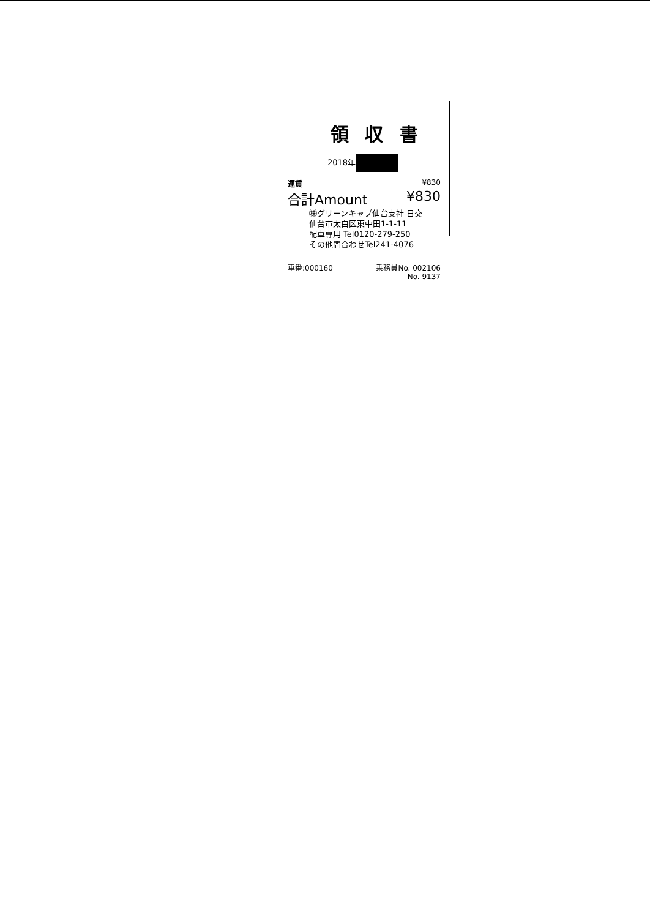領 収 書
2018年
運賃 ¥830
合計Amount ¥830
㈱グリーンキャブ仙台支社 日交
仙台市太白区東中田1-1-11
配車専用 Tel0120-279-250
その他問合わせTel241-4076
車番:000160 乗務員No. 002106
No. 9137